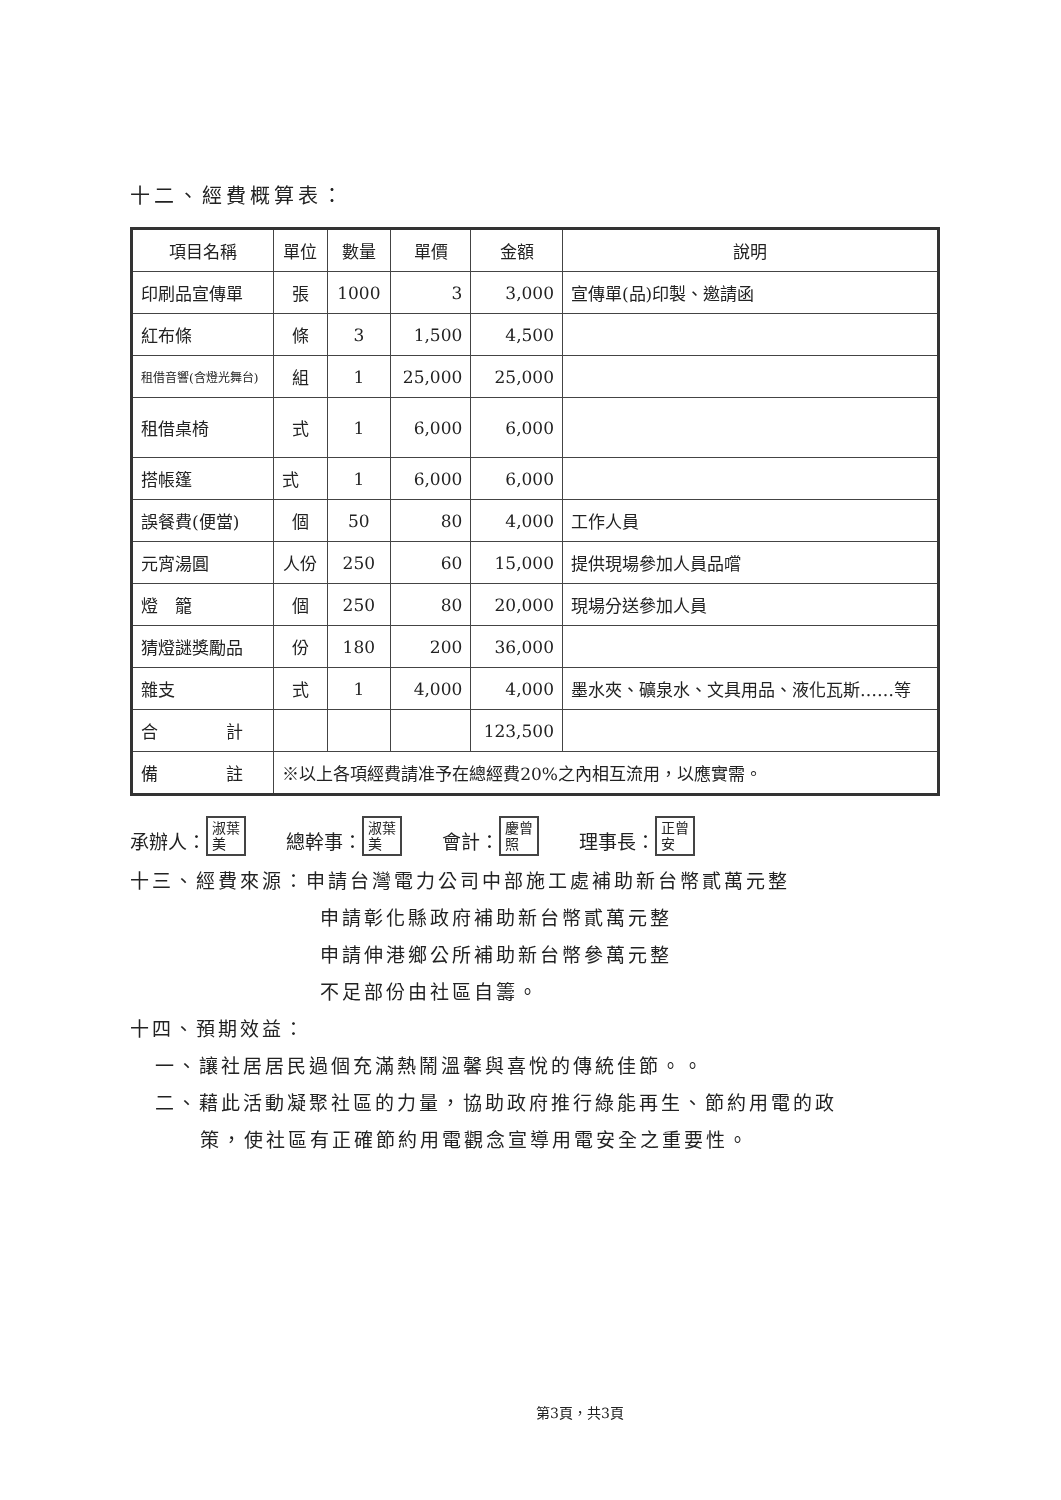十二、經費概算表：
| 項目名稱 | 單位 | 數量 | 單價 | 金額 | 說明 |
| --- | --- | --- | --- | --- | --- |
| 印刷品宣傳單 | 張 | 1000 | 3 | 3,000 | 宣傳單(品)印製、邀請函 |
| 紅布條 | 條 | 3 | 1,500 | 4,500 | |
| 租借音響(含燈光舞台) | 組 | 1 | 25,000 | 25,000 | |
| 租借桌椅 | 式 | 1 | 6,000 | 6,000 | |
| 搭帳篷 | 式 | 1 | 6,000 | 6,000 | |
| 誤餐費(便當) | 個 | 50 | 80 | 4,000 | 工作人員 |
| 元宵湯圓 | 人份 | 250 | 60 | 15,000 | 提供現場參加人員品嚐 |
| 燈 籠 | 個 | 250 | 80 | 20,000 | 現場分送參加人員 |
| 猜燈謎獎勵品 | 份 | 180 | 200 | 36,000 | |
| 雜支 | 式 | 1 | 4,000 | 4,000 | 墨水夾、礦泉水、文具用品、液化瓦斯……等 |
| 合 計 | | | | 123,500 | |
| 備 註 | ※以上各項經費請准予在總經費20%之內相互流用，以應實需。 | | | | |
承辦人： 淑葉
美 總幹事： 淑葉
美 會計： 慶曾
照 理事長： 正曾
安
十三、經費來源：申請台灣電力公司中部施工處補助新台幣貳萬元整
申請彰化縣政府補助新台幣貳萬元整
申請伸港鄉公所補助新台幣參萬元整
不足部份由社區自籌。
十四、預期效益：
一、讓社居居民過個充滿熱鬧溫馨與喜悅的傳統佳節。。
二、藉此活動凝聚社區的力量，協助政府推行綠能再生、節約用電的政
策，使社區有正確節約用電觀念宣導用電安全之重要性。
第3頁，共3頁